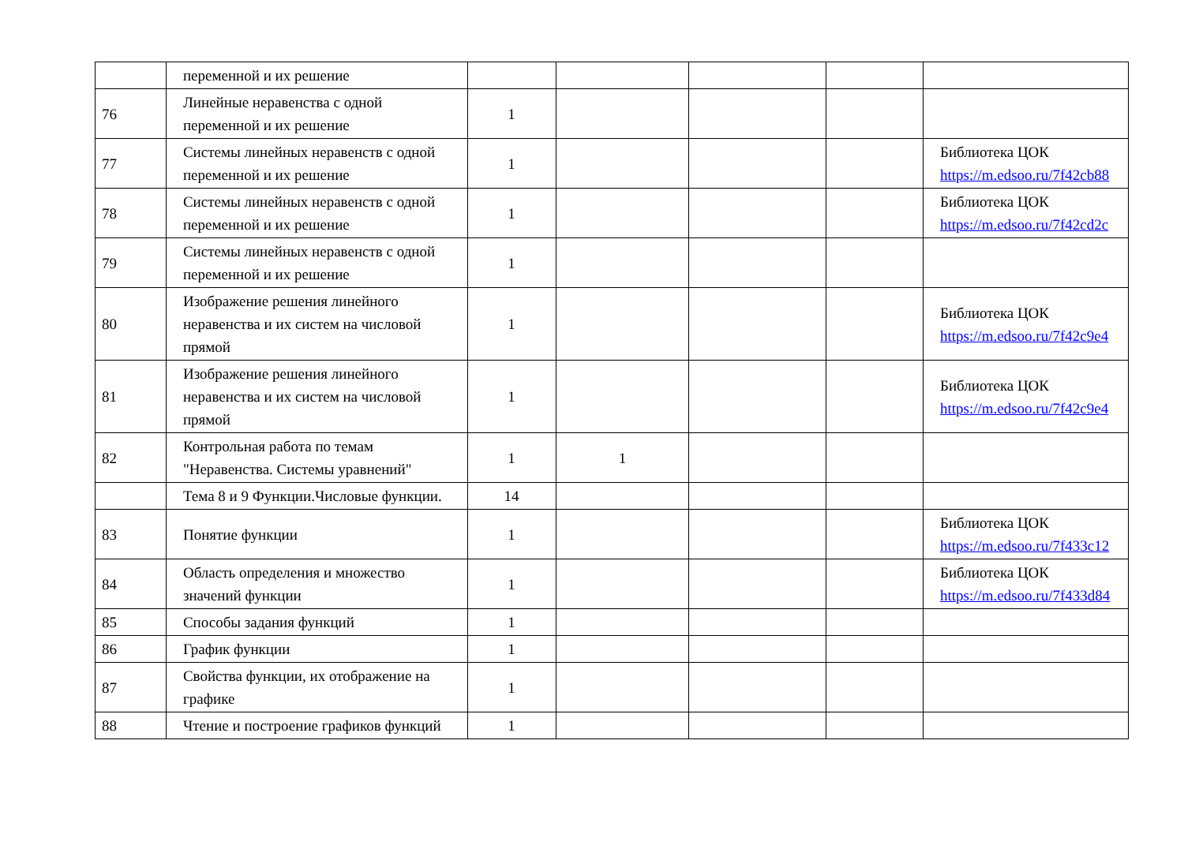| | переменной и их решение | | | | | |
| 76 | Линейные неравенства с одной переменной и их решение | 1 | | | | |
| 77 | Системы линейных неравенств с одной переменной и их решение | 1 | | | | Библиотека ЦОК https://m.edsoo.ru/7f42cb88 |
| 78 | Системы линейных неравенств с одной переменной и их решение | 1 | | | | Библиотека ЦОК https://m.edsoo.ru/7f42cd2c |
| 79 | Системы линейных неравенств с одной переменной и их решение | 1 | | | | |
| 80 | Изображение решения линейного неравенства и их систем на числовой прямой | 1 | | | | Библиотека ЦОК https://m.edsoo.ru/7f42c9e4 |
| 81 | Изображение решения линейного неравенства и их систем на числовой прямой | 1 | | | | Библиотека ЦОК https://m.edsoo.ru/7f42c9e4 |
| 82 | Контрольная работа по темам "Неравенства. Системы уравнений" | 1 | 1 | | | |
| | Тема 8 и 9 Функции.Числовые функции. | 14 | | | | |
| 83 | Понятие функции | 1 | | | | Библиотека ЦОК https://m.edsoo.ru/7f433c12 |
| 84 | Область определения и множество значений функции | 1 | | | | Библиотека ЦОК https://m.edsoo.ru/7f433d84 |
| 85 | Способы задания функций | 1 | | | | |
| 86 | График функции | 1 | | | | |
| 87 | Свойства функции, их отображение на графике | 1 | | | | |
| 88 | Чтение и построение графиков функций | 1 | | | | |